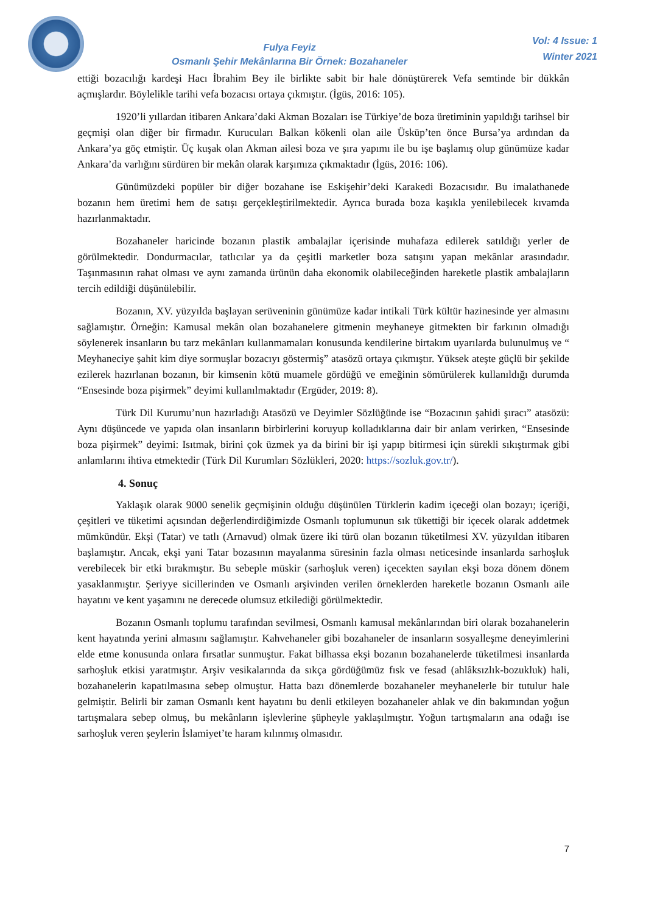Fulya Feyiz
Osmanlı Şehir Mekânlarına Bir Örnek: Bozahaneler
Vol: 4 Issue: 1
Winter 2021
ettiği bozacılığı kardeşi Hacı İbrahim Bey ile birlikte sabit bir hale dönüştürerek Vefa semtinde bir dükkân açmışlardır. Böylelikle tarihi vefa bozacısı ortaya çıkmıştır. (İgüs, 2016: 105).
1920’li yıllardan itibaren Ankara’daki Akman Bozaları ise Türkiye’de boza üretiminin yapıldığı tarihsel bir geçmişi olan diğer bir firmadır. Kurucuları Balkan kökenli olan aile Üsküp’ten önce Bursa’ya ardından da Ankara’ya göç etmiştir. Üç kuşak olan Akman ailesi boza ve şıra yapımı ile bu işe başlamış olup günümüze kadar Ankara’da varlığını sürdüren bir mekân olarak karşımıza çıkmaktadır (İgüs, 2016: 106).
Günümüzdeki popüler bir diğer bozahane ise Eskişehir’deki Karakedi Bozacısıdır. Bu imalathanede bozanın hem üretimi hem de satışı gerçekleştirilmektedir. Ayrıca burada boza kaşıkla yenilebilecek kıvamda hazırlanmaktadır.
Bozahaneler haricinde bozanın plastik ambalajlar içerisinde muhafaza edilerek satıldığı yerler de görülmektedir. Dondurmacılar, tatlıcılar ya da çeşitli marketler boza satışını yapan mekânlar arasındadır. Taşınmasının rahat olması ve aynı zamanda ürünün daha ekonomik olabileceğinden hareketle plastik ambalajların tercih edildiği düşünülebilir.
Bozanın, XV. yüzyılda başlayan serüveninin günümüze kadar intikali Türk kültür hazinesinde yer almasını sağlamıştır. Örneğin: Kamusal mekân olan bozahanelere gitmenin meyhaneye gitmekten bir farkının olmadığı söylenerek insanların bu tarz mekânları kullanmamaları konusunda kendilerine birtakım uyarılarda bulunulmuş ve “ Meyhaneciye şahit kim diye sormuşlar bozacıyı göstermiş” atasözü ortaya çıkmıştır. Yüksek ateşte güçlü bir şekilde ezilerek hazırlanan bozanın, bir kimsenin kötü muamele gördüğü ve emeğinin sömürülerek kullanıldığı durumda “Ensesinde boza pişirmek” deyimi kullanılmaktadır (Ergüder, 2019: 8).
Türk Dil Kurumu’nun hazırladığı Atasözü ve Deyimler Sözlüğünde ise “Bozacının şahidi şıracı” atasözü: Aynı düşüncede ve yapıda olan insanların birbirlerini koruyup kolladıklarına dair bir anlam verirken, “Ensesinde boza pişirmek” deyimi: Isıtmak, birini çok üzmek ya da birini bir işi yapıp bitirmesi için sürekli sıkıştırmak gibi anlamlarını ihtiva etmektedir (Türk Dil Kurumları Sözlükleri, 2020: https://sozluk.gov.tr/).
4. Sonuç
Yaklaşık olarak 9000 senelik geçmişinin olduğu düşünülen Türklerin kadim içeceği olan bozayı; içeriği, çeşitleri ve tüketimi açısından değerlendirdiğimizde Osmanlı toplumunun sık tükettiği bir içecek olarak addetmek mümkündür. Ekşi (Tatar) ve tatlı (Arnavud) olmak üzere iki türü olan bozanın tüketilmesi XV. yüzyıldan itibaren başlamıştır. Ancak, ekşi yani Tatar bozasının mayalanma süresinin fazla olması neticesinde insanlarda sarhoşluk verebilecek bir etki bırakmıştır. Bu sebeple müskir (sarhoşluk veren) içecekten sayılan ekşi boza dönem dönem yasaklanmıştır. Şeriyye sicillerinden ve Osmanlı arşivinden verilen örneklerden hareketle bozanın Osmanlı aile hayatını ve kent yaşamını ne derecede olumsuz etkilediği görülmektedir.
Bozanın Osmanlı toplumu tarafından sevilmesi, Osmanlı kamusal mekânlarından biri olarak bozahanelerin kent hayatında yerini almasını sağlamıştır. Kahvehaneler gibi bozahaneler de insanların sosyalleşme deneyimlerini elde etme konusunda onlara fırsatlar sunmuştur. Fakat bilhassa ekşi bozanın bozahanelerde tüketilmesi insanlarda sarhoşluk etkisi yaratmıştır. Arşiv vesikalarında da sıkça gördüğümüz fısk ve fesad (ahlâksızlık-bozukluk) hali, bozahanelerin kapatılmasına sebep olmuştur. Hatta bazı dönemlerde bozahaneler meyhanelerle bir tutulur hale gelmiştir. Belirli bir zaman Osmanlı kent hayatını bu denli etkileyen bozahaneler ahlak ve din bakımından yoğun tartışmalara sebep olmuş, bu mekânların işlevlerine şüpheyle yaklaşılmıştır. Yoğun tartışmaların ana odağı ise sarhoşluk veren şeylerin İslamiyet’te haram kılınmış olmasıdır.
7